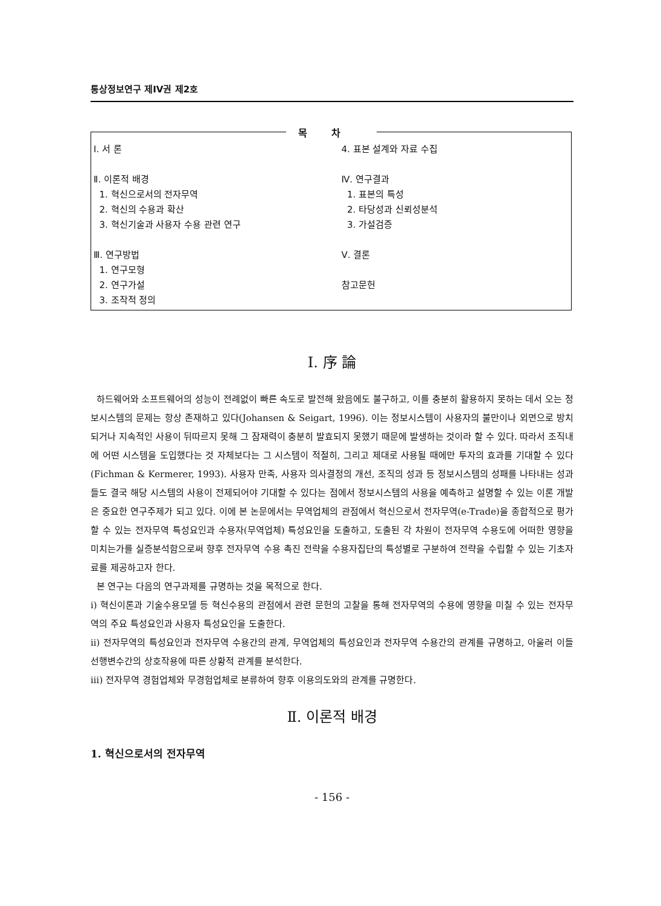통상정보연구 제IV권 제2호
목차
Ⅰ. 서 론
Ⅱ. 이론적 배경
1. 혁신으로서의 전자무역
2. 혁신의 수용과 확산
3. 혁신기술과 사용자 수용 관련 연구
Ⅲ. 연구방법
1. 연구모형
2. 연구가설
3. 조작적 정의
4. 표본 설계와 자료 수집
Ⅳ. 연구결과
1. 표본의 특성
2. 타당성과 신뢰성분석
3. 가설검증
Ⅴ. 결론
참고문헌
Ⅰ. 序 論
하드웨어와 소프트웨어의 성능이 전례없이 빠른 속도로 발전해 왔음에도 불구하고, 이를 충분히 활용하지 못하는 데서 오는 정보시스템의 문제는 항상 존재하고 있다(Johansen & Seigart, 1996). 이는 정보시스템이 사용자의 불만이나 외면으로 방치되거나 지속적인 사용이 뒤따르지 못해 그 잠재력이 충분히 발효되지 못했기 때문에 발생하는 것이라 할 수 있다. 따라서 조직내에 어떤 시스템을 도입했다는 것 자체보다는 그 시스템이 적절히, 그리고 제대로 사용될 때에만 투자의 효과를 기대할 수 있다(Fichman & Kermerer, 1993). 사용자 만족, 사용자 의사결정의 개선, 조직의 성과 등 정보시스템의 성패를 나타내는 성과들도 결국 해당 시스템의 사용이 전제되어야 기대할 수 있다는 점에서 정보시스템의 사용을 예측하고 설명할 수 있는 이론 개발은 중요한 연구주제가 되고 있다. 이에 본 논문에서는 무역업체의 관점에서 혁신으로서 전자무역(e-Trade)을 종합적으로 평가할 수 있는 전자무역 특성요인과 수용자(무역업체) 특성요인을 도출하고, 도출된 각 차원이 전자무역 수용도에 어떠한 영향을 미치는가를 실증분석함으로써 향후 전자무역 수용 촉진 전략을 수용자집단의 특성별로 구분하여 전략을 수립할 수 있는 기초자료를 제공하고자 한다.
본 연구는 다음의 연구과제를 규명하는 것을 목적으로 한다.
i) 혁신이론과 기술수용모델 등 혁신수용의 관점에서 관련 문헌의 고찰을 통해 전자무역의 수용에 영향을 미칠 수 있는 전자무역의 주요 특성요인과 사용자 특성요인을 도출한다.
ii) 전자무역의 특성요인과 전자무역 수용간의 관계, 무역업체의 특성요인과 전자무역 수용간의 관계를 규명하고, 아울러 이들 선행변수간의 상호작용에 따른 상황적 관계를 분석한다.
iii) 전자무역 경험업체와 무경험업체로 분류하여 향후 이용의도와의 관계를 규명한다.
Ⅱ. 이론적 배경
1. 혁신으로서의 전자무역
- 156 -